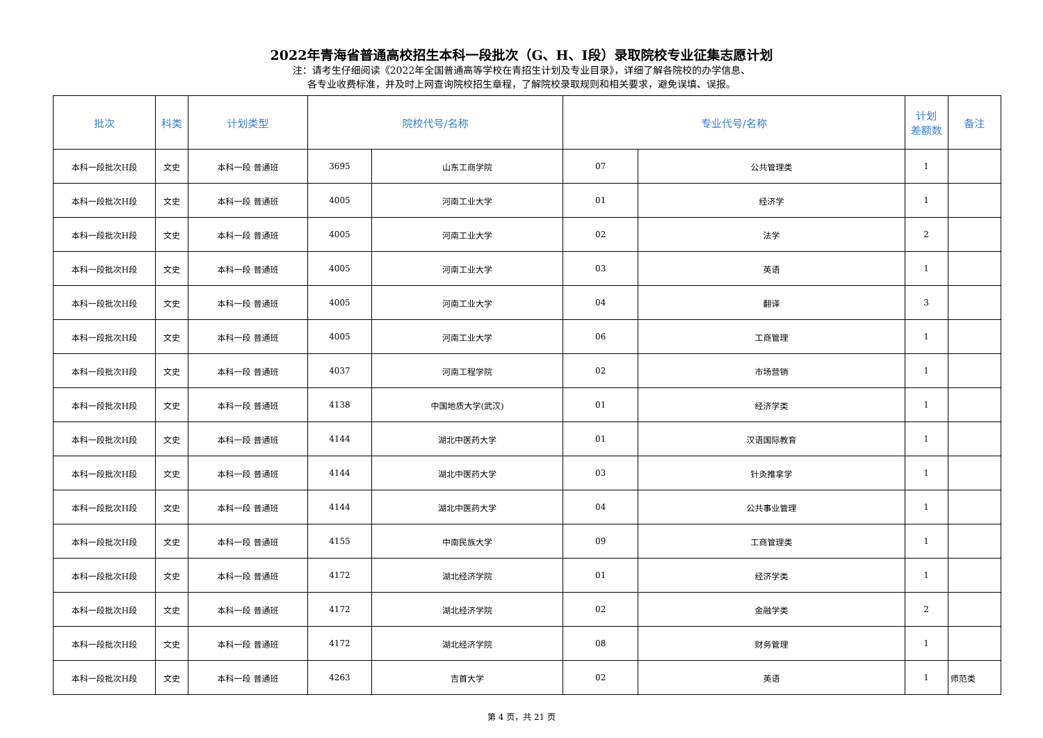2022年青海省普通高校招生本科一段批次（G、H、I段）录取院校专业征集志愿计划
注：请考生仔细阅读《2022年全国普通高等学校在青招生计划及专业目录》，详细了解各院校的办学信息、
各专业收费标准，并及时上网查询院校招生章程，了解院校录取规则和相关要求，避免误填、误报。
| 批次 | 科类 | 计划类型 | 院校代号/名称 | | 专业代号/名称 | | 计划 差额数 | 备注 |
| --- | --- | --- | --- | --- | --- | --- | --- | --- |
| 本科一段批次H段 | 文史 | 本科一段 普通班 | 3695 | 山东工商学院 | 07 | 公共管理类 | 1 | |
| 本科一段批次H段 | 文史 | 本科一段 普通班 | 4005 | 河南工业大学 | 01 | 经济学 | 1 | |
| 本科一段批次H段 | 文史 | 本科一段 普通班 | 4005 | 河南工业大学 | 02 | 法学 | 2 | |
| 本科一段批次H段 | 文史 | 本科一段 普通班 | 4005 | 河南工业大学 | 03 | 英语 | 1 | |
| 本科一段批次H段 | 文史 | 本科一段 普通班 | 4005 | 河南工业大学 | 04 | 翻译 | 3 | |
| 本科一段批次H段 | 文史 | 本科一段 普通班 | 4005 | 河南工业大学 | 06 | 工商管理 | 1 | |
| 本科一段批次H段 | 文史 | 本科一段 普通班 | 4037 | 河南工程学院 | 02 | 市场营销 | 1 | |
| 本科一段批次H段 | 文史 | 本科一段 普通班 | 4138 | 中国地质大学(武汉) | 01 | 经济学类 | 1 | |
| 本科一段批次H段 | 文史 | 本科一段 普通班 | 4144 | 湖北中医药大学 | 01 | 汉语国际教育 | 1 | |
| 本科一段批次H段 | 文史 | 本科一段 普通班 | 4144 | 湖北中医药大学 | 03 | 针灸推拿学 | 1 | |
| 本科一段批次H段 | 文史 | 本科一段 普通班 | 4144 | 湖北中医药大学 | 04 | 公共事业管理 | 1 | |
| 本科一段批次H段 | 文史 | 本科一段 普通班 | 4155 | 中南民族大学 | 09 | 工商管理类 | 1 | |
| 本科一段批次H段 | 文史 | 本科一段 普通班 | 4172 | 湖北经济学院 | 01 | 经济学类 | 1 | |
| 本科一段批次H段 | 文史 | 本科一段 普通班 | 4172 | 湖北经济学院 | 02 | 金融学类 | 2 | |
| 本科一段批次H段 | 文史 | 本科一段 普通班 | 4172 | 湖北经济学院 | 08 | 财务管理 | 1 | |
| 本科一段批次H段 | 文史 | 本科一段 普通班 | 4263 | 吉首大学 | 02 | 英语 | 1 | 师范类 |
第 4 页，共 21 页